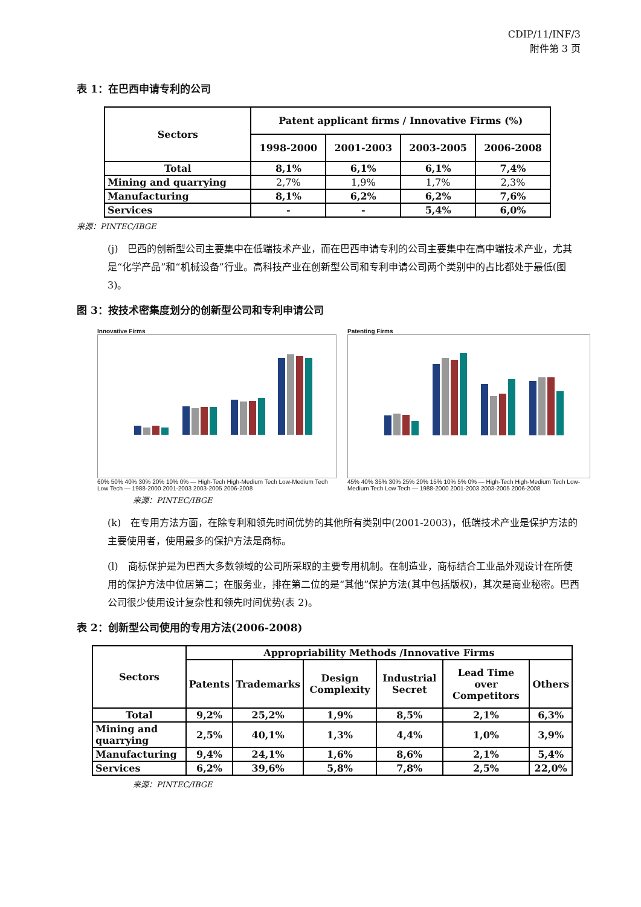CDIP/11/INF/3
附件第 3 页
表 1：在巴西申请专利的公司
| Sectors | Patent applicant firms / Innovative Firms (%) | | | |
| --- | --- | --- | --- | --- |
| | 1998-2000 | 2001-2003 | 2003-2005 | 2006-2008 |
| Total | 8,1% | 6,1% | 6,1% | 7,4% |
| Mining and quarrying | 2,7% | 1,9% | 1,7% | 2,3% |
| Manufacturing | 8,1% | 6,2% | 6,2% | 7,6% |
| Services | - | - | 5,4% | 6,0% |
来源：PINTEC/IBGE
(j)　巴西的创新型公司主要集中在低端技术产业，而在巴西申请专利的公司主要集中在高中端技术产业，尤其是“化学产品”和“机械设备”行业。高科技产业在创新型公司和专利申请公司两个类别中的占比都处于最低(图 3)。
图 3：按技术密集度划分的创新型公司和专利申请公司
Innovative Firms
60% 50% 40% 30% 20% 10% 0% — High-Tech High-Medium Tech Low-Medium Tech Low Tech — 1988-2000 2001-2003 2003-2005 2006-2008
Patenting Firms
45% 40% 35% 30% 25% 20% 15% 10% 5% 0% — High-Tech High-Medium Tech Low-Medium Tech Low Tech — 1988-2000 2001-2003 2003-2005 2006-2008
来源：PINTEC/IBGE
(k)　在专用方法方面，在除专利和领先时间优势的其他所有类别中(2001-2003)，低端技术产业是保护方法的主要使用者，使用最多的保护方法是商标。
(l)　商标保护是为巴西大多数领域的公司所采取的主要专用机制。在制造业，商标结合工业品外观设计在所使用的保护方法中位居第二；在服务业，排在第二位的是“其他”保护方法(其中包括版权)，其次是商业秘密。巴西公司很少使用设计复杂性和领先时间优势(表 2)。
表 2：创新型公司使用的专用方法(2006-2008)
| Sectors | Appropriability Methods /Innovative Firms | | | | | |
| --- | --- | --- | --- | --- | --- | --- |
| | Patents | Trademarks | Design Complexity | Industrial Secret | Lead Time over Competitors | Others |
| Total | 9,2% | 25,2% | 1,9% | 8,5% | 2,1% | 6,3% |
| Mining and quarrying | 2,5% | 40,1% | 1,3% | 4,4% | 1,0% | 3,9% |
| Manufacturing | 9,4% | 24,1% | 1,6% | 8,6% | 2,1% | 5,4% |
| Services | 6,2% | 39,6% | 5,8% | 7,8% | 2,5% | 22,0% |
来源：PINTEC/IBGE